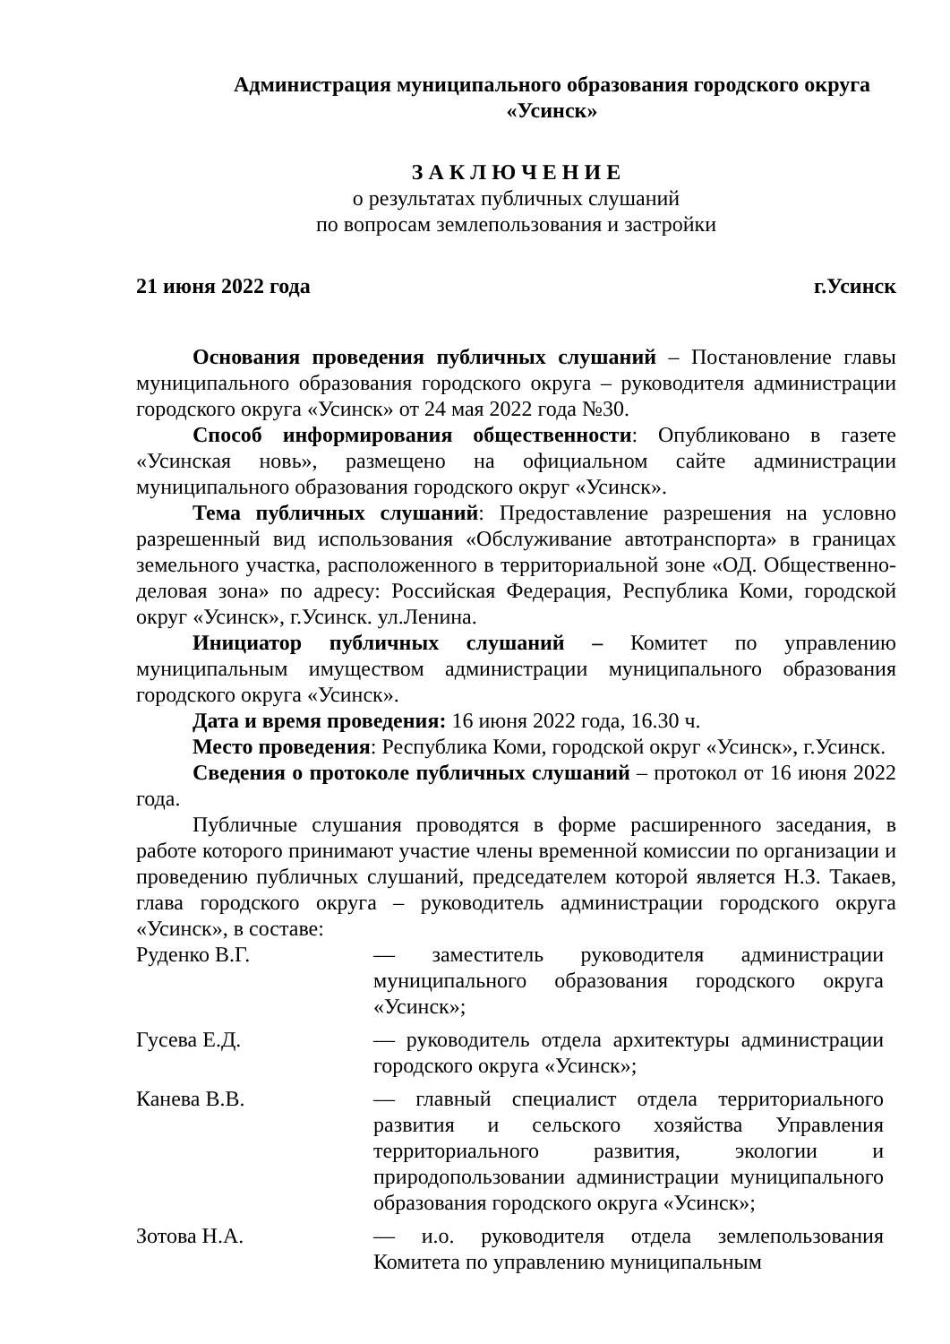Администрация муниципального образования городского округа
«Усинск»
З А К Л Ю Ч Е Н И Е
о результатах публичных слушаний
по вопросам землепользования и застройки
21 июня 2022 года г.Усинск
Основания проведения публичных слушаний – Постановление главы муниципального образования городского округа – руководителя администрации городского округа «Усинск» от 24 мая 2022 года №30.
Способ информирования общественности: Опубликовано в газете «Усинская новь», размещено на официальном сайте администрации муниципального образования городского округ «Усинск».
Тема публичных слушаний: Предоставление разрешения на условно разрешенный вид использования «Обслуживание автотранспорта» в границах земельного участка, расположенного в территориальной зоне «ОД. Общественно-деловая зона» по адресу: Российская Федерация, Республика Коми, городской округ «Усинск», г.Усинск. ул.Ленина.
Инициатор публичных слушаний – Комитет по управлению муниципальным имуществом администрации муниципального образования городского округа «Усинск».
Дата и время проведения: 16 июня 2022 года, 16.30 ч.
Место проведения: Республика Коми, городской округ «Усинск», г.Усинск.
Сведения о протоколе публичных слушаний – протокол от 16 июня 2022 года.
Публичные слушания проводятся в форме расширенного заседания, в работе которого принимают участие члены временной комиссии по организации и проведению публичных слушаний, председателем которой является Н.З. Такаев, глава городского округа – руководитель администрации городского округа «Усинск», в составе:
Руденко В.Г. — заместитель руководителя администрации муниципального образования городского округа «Усинск»;
Гусева Е.Д. — руководитель отдела архитектуры администрации городского округа «Усинск»;
Канева В.В. — главный специалист отдела территориального развития и сельского хозяйства Управления территориального развития, экологии и природопользовании администрации муниципального образования городского округа «Усинск»;
Зотова Н.А. — и.о. руководителя отдела землепользования Комитета по управлению муниципальным